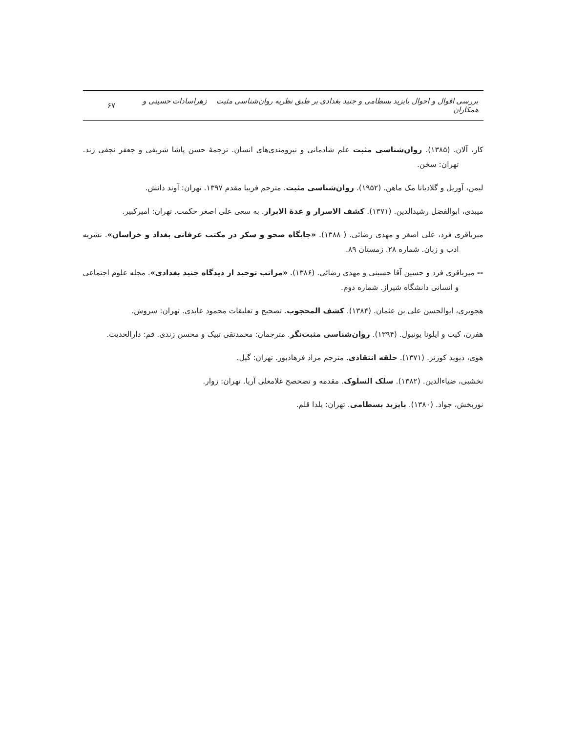بررسی اقوال و احوال بایزید بسطامی و جنید بغدادی بر طبق نظریه روان‌شناسی مثبت زهراسادات حسینی و همکاران ۶۷
کار، آلان. (۱۳۸۵). روان‌شناسی مثبت علم شادمانی و نیرومندی‌های انسان. ترجمهٔ حسن پاشا شریفی و جعفر نجفی زند. تهران: سخن.
لیمن، آوریل و گلادیانا مک ماهن. (۱۹۵۲). روان‌شناسی مثبت. مترجم فریبا مقدم ۱۳۹۷. تهران: آوند دانش.
میبدی، ابوالفضل رشیدالدین. (۱۳۷۱). کشف الاسرار و عدهٔ الابرار. به سعی علی اصغر حکمت. تهران: امیرکبیر.
میرباقری فرد، علی اصغر و مهدی رضائی. ( ۱۳۸۸). «جایگاه صحو و سکر در مکتب عرفانی بغداد و خراسان». نشریه ادب و زبان. شماره ۲۸. زمستان ۸۹.
-- میرباقری فرد و حسین آقا حسینی و مهدی رضائی. (۱۳۸۶). «مراتب توحید از دیدگاه جنید بغدادی». مجله علوم اجتماعی و انسانی دانشگاه شیراز. شماره دوم.
هجویری، ابوالحسن علی بن عثمان. (۱۳۸۴). کشف المحجوب. تصحیح و تعلیقات محمود عابدی. تهران: سروش.
هفرن، کیت و ایلونا یونیول. (۱۳۹۴). روان‌شناسی مثبت‌نگر. مترجمان: محمدتقی تبیک و محسن زندی. قم: دارالحدیث.
هوی، دیوید کوزنز. (۱۳۷۱). حلقه انتقادی. مترجم مراد فرهادپور. تهران: گیل.
نخشبی، ضیاءالدین. (۱۳۸۲). سلک السلوک. مقدمه و تصحصح غلامعلی آریا. تهران: زوار.
نوربخش، جواد. (۱۳۸۰). بایزید بسطامی. تهران: یلدا قلم.